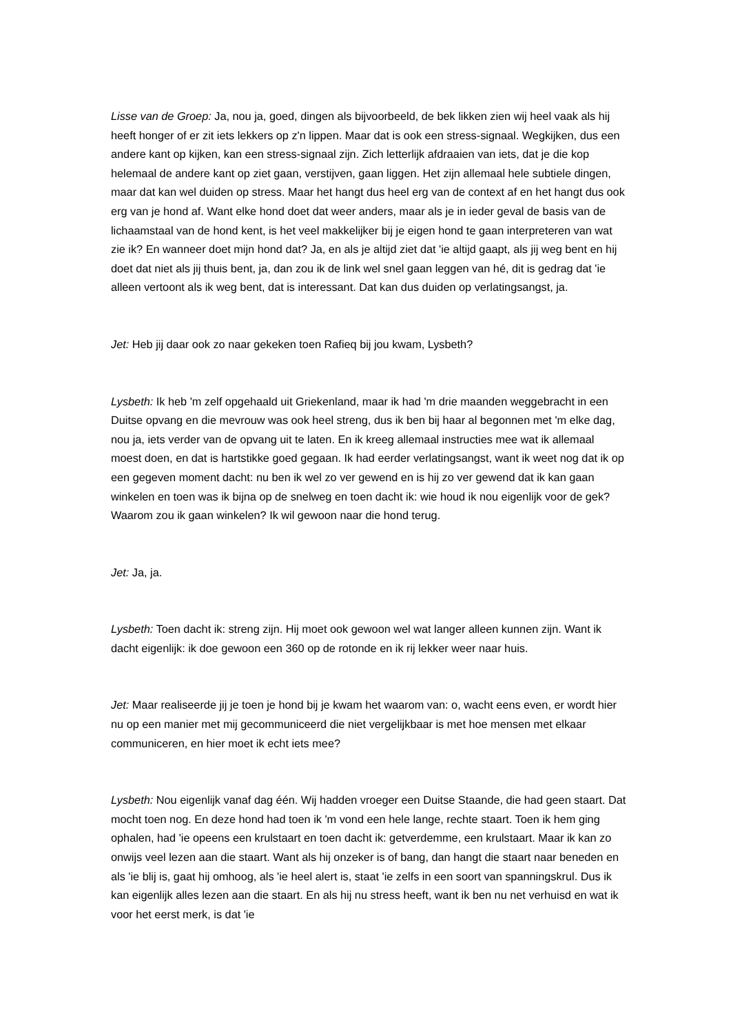Lisse van de Groep: Ja, nou ja, goed, dingen als bijvoorbeeld, de bek likken zien wij heel vaak als hij heeft honger of er zit iets lekkers op z'n lippen. Maar dat is ook een stress-signaal. Wegkijken, dus een andere kant op kijken, kan een stress-signaal zijn. Zich letterlijk afdraaien van iets, dat je die kop helemaal de andere kant op ziet gaan, verstijven, gaan liggen. Het zijn allemaal hele subtiele dingen, maar dat kan wel duiden op stress. Maar het hangt dus heel erg van de context af en het hangt dus ook erg van je hond af. Want elke hond doet dat weer anders, maar als je in ieder geval de basis van de lichaamstaal van de hond kent, is het veel makkelijker bij je eigen hond te gaan interpreteren van wat zie ik? En wanneer doet mijn hond dat? Ja, en als je altijd ziet dat 'ie altijd gaapt, als jij weg bent en hij doet dat niet als jij thuis bent, ja, dan zou ik de link wel snel gaan leggen van hé, dit is gedrag dat 'ie alleen vertoont als ik weg bent, dat is interessant. Dat kan dus duiden op verlatingsangst, ja.
Jet: Heb jij daar ook zo naar gekeken toen Rafieq bij jou kwam, Lysbeth?
Lysbeth: Ik heb 'm zelf opgehaald uit Griekenland, maar ik had 'm drie maanden weggebracht in een Duitse opvang en die mevrouw was ook heel streng, dus ik ben bij haar al begonnen met 'm elke dag, nou ja, iets verder van de opvang uit te laten. En ik kreeg allemaal instructies mee wat ik allemaal moest doen, en dat is hartstikke goed gegaan. Ik had eerder verlatingsangst, want ik weet nog dat ik op een gegeven moment dacht: nu ben ik wel zo ver gewend en is hij zo ver gewend dat ik kan gaan winkelen en toen was ik bijna op de snelweg en toen dacht ik: wie houd ik nou eigenlijk voor de gek? Waarom zou ik gaan winkelen? Ik wil gewoon naar die hond terug.
Jet: Ja, ja.
Lysbeth: Toen dacht ik: streng zijn. Hij moet ook gewoon wel wat langer alleen kunnen zijn. Want ik dacht eigenlijk: ik doe gewoon een 360 op de rotonde en ik rij lekker weer naar huis.
Jet: Maar realiseerde jij je toen je hond bij je kwam het waarom van: o, wacht eens even, er wordt hier nu op een manier met mij gecommuniceerd die niet vergelijkbaar is met hoe mensen met elkaar communiceren, en hier moet ik echt iets mee?
Lysbeth: Nou eigenlijk vanaf dag één. Wij hadden vroeger een Duitse Staande, die had geen staart. Dat mocht toen nog. En deze hond had toen ik 'm vond een hele lange, rechte staart. Toen ik hem ging ophalen, had 'ie opeens een krulstaart en toen dacht ik: getverdemme, een krulstaart. Maar ik kan zo onwijs veel lezen aan die staart. Want als hij onzeker is of bang, dan hangt die staart naar beneden en als 'ie blij is, gaat hij omhoog, als 'ie heel alert is, staat 'ie zelfs in een soort van spanningskrul. Dus ik kan eigenlijk alles lezen aan die staart. En als hij nu stress heeft, want ik ben nu net verhuisd en wat ik voor het eerst merk, is dat 'ie